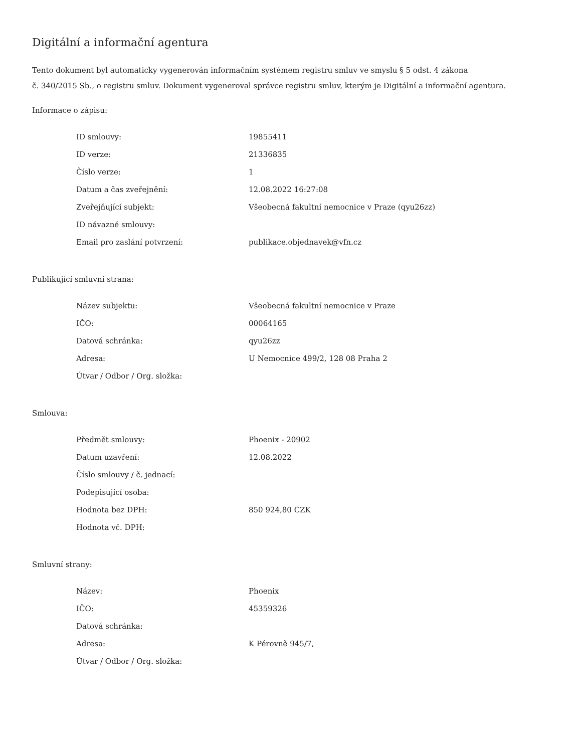Digitální a informační agentura
Tento dokument byl automaticky vygenerován informačním systémem registru smluv ve smyslu § 5 odst. 4 zákona
č. 340/2015 Sb., o registru smluv. Dokument vygeneroval správce registru smluv, kterým je Digitální a informační agentura.
Informace o zápisu:
| ID smlouvy: | 19855411 |
| ID verze: | 21336835 |
| Číslo verze: | 1 |
| Datum a čas zveřejnění: | 12.08.2022 16:27:08 |
| Zveřejňující subjekt: | Všeobecná fakultní nemocnice v Praze (qyu26zz) |
| ID návazné smlouvy: | |
| Email pro zaslání potvrzení: | publikace.objednavek@vfn.cz |
Publikující smluvní strana:
| Název subjektu: | Všeobecná fakultní nemocnice v Praze |
| IČO: | 00064165 |
| Datová schránka: | qyu26zz |
| Adresa: | U Nemocnice 499/2, 128 08 Praha 2 |
| Útvar / Odbor / Org. složka: | |
Smlouva:
| Předmět smlouvy: | Phoenix - 20902 |
| Datum uzavření: | 12.08.2022 |
| Číslo smlouvy / č. jednací: | |
| Podepisující osoba: | |
| Hodnota bez DPH: | 850 924,80 CZK |
| Hodnota vč. DPH: | |
Smluvní strany:
| Název: | Phoenix |
| IČO: | 45359326 |
| Datová schránka: | |
| Adresa: | K Pérovně 945/7, |
| Útvar / Odbor / Org. složka: | |